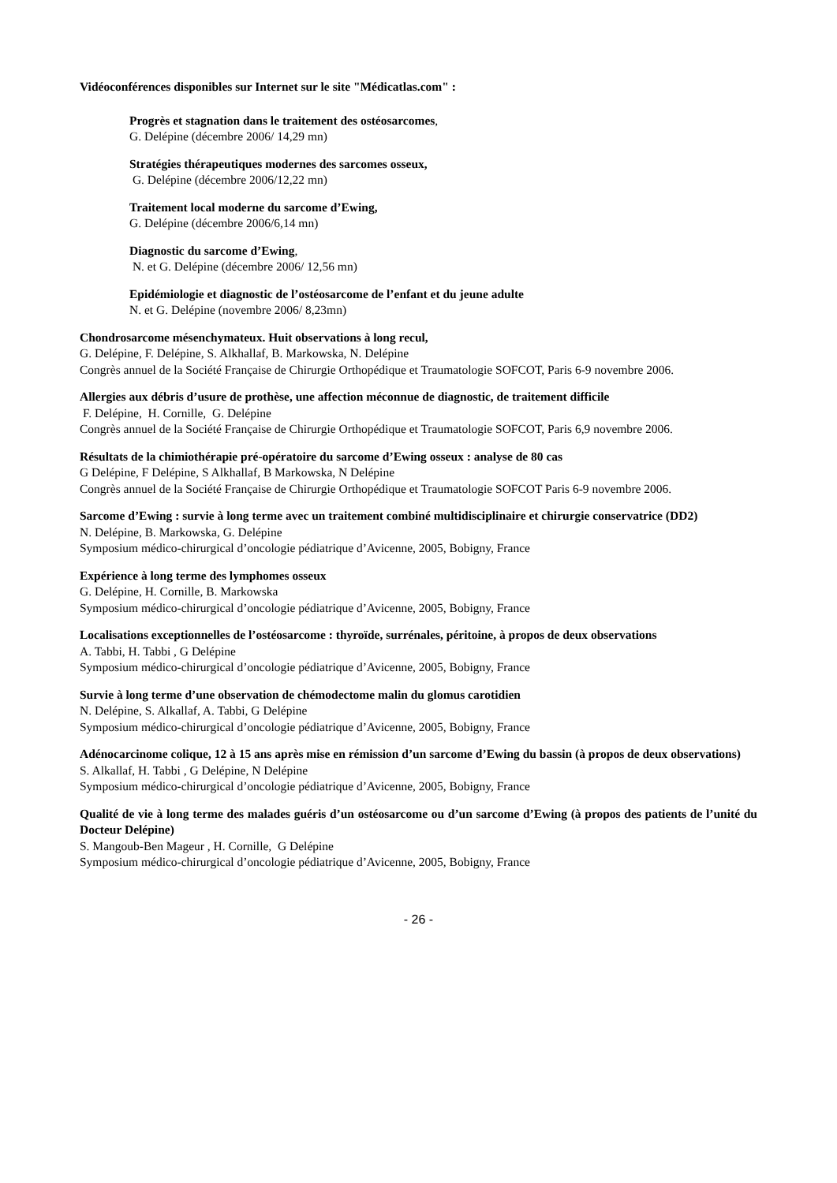Vidéoconférences disponibles sur Internet sur le site "Médicatlas.com" :
Progrès et stagnation dans le traitement des ostéosarcomes,
G. Delépine (décembre 2006/ 14,29 mn)
Stratégies thérapeutiques modernes des sarcomes osseux,
G. Delépine (décembre 2006/12,22 mn)
Traitement local moderne du sarcome d’Ewing,
G. Delépine (décembre 2006/6,14 mn)
Diagnostic du sarcome d’Ewing,
N. et G. Delépine (décembre 2006/ 12,56 mn)
Epidémiologie et diagnostic de l’ostéosarcome de l’enfant et du jeune adulte
N. et G. Delépine (novembre 2006/ 8,23mn)
Chondrosarcome mésenchymateux. Huit observations à long recul,
G. Delépine, F. Delépine, S. Alkhallaf, B. Markowska, N. Delépine
Congrès annuel de la Société Française de Chirurgie Orthopédique et Traumatologie SOFCOT, Paris 6-9 novembre 2006.
Allergies aux débris d’usure de prothèse, une affection méconnue de diagnostic, de traitement difficile
F. Delépine, H. Cornille, G. Delépine
Congrès annuel de la Société Française de Chirurgie Orthopédique et Traumatologie SOFCOT, Paris 6,9 novembre 2006.
Résultats de la chimiothérapie pré-opératoire du sarcome d’Ewing osseux : analyse de 80 cas
G Delépine, F Delépine, S Alkhallaf, B Markowska, N Delépine
Congrès annuel de la Société Française de Chirurgie Orthopédique et Traumatologie SOFCOT Paris 6-9 novembre 2006.
Sarcome d’Ewing : survie à long terme avec un traitement combiné multidisciplinaire et chirurgie conservatrice (DD2)
N. Delépine, B. Markowska, G. Delépine
Symposium médico-chirurgical d’oncologie pédiatrique d’Avicenne, 2005, Bobigny, France
Expérience à long terme des lymphomes osseux
G. Delépine, H. Cornille, B. Markowska
Symposium médico-chirurgical d’oncologie pédiatrique d’Avicenne, 2005, Bobigny, France
Localisations exceptionnelles de l’ostéosarcome : thyroïde, surrénales, péritoine, à propos de deux observations
A. Tabbi, H. Tabbi , G Delépine
Symposium médico-chirurgical d’oncologie pédiatrique d’Avicenne, 2005, Bobigny, France
Survie à long terme d’une observation de chémodectome malin du glomus carotidien
N. Delépine, S. Alkallaf, A. Tabbi, G Delépine
Symposium médico-chirurgical d’oncologie pédiatrique d’Avicenne, 2005, Bobigny, France
Adénocarcinome colique, 12 à 15 ans après mise en rémission d’un sarcome d’Ewing du bassin (à propos de deux observations)
S. Alkallaf, H. Tabbi , G Delépine, N Delépine
Symposium médico-chirurgical d’oncologie pédiatrique d’Avicenne, 2005, Bobigny, France
Qualité de vie à long terme des malades guéris d’un ostéosarcome ou d’un sarcome d’Ewing (à propos des patients de l’unité du Docteur Delépine)
S. Mangoub-Ben Mageur , H. Cornille, G Delépine
Symposium médico-chirurgical d’oncologie pédiatrique d’Avicenne, 2005, Bobigny, France
- 26 -